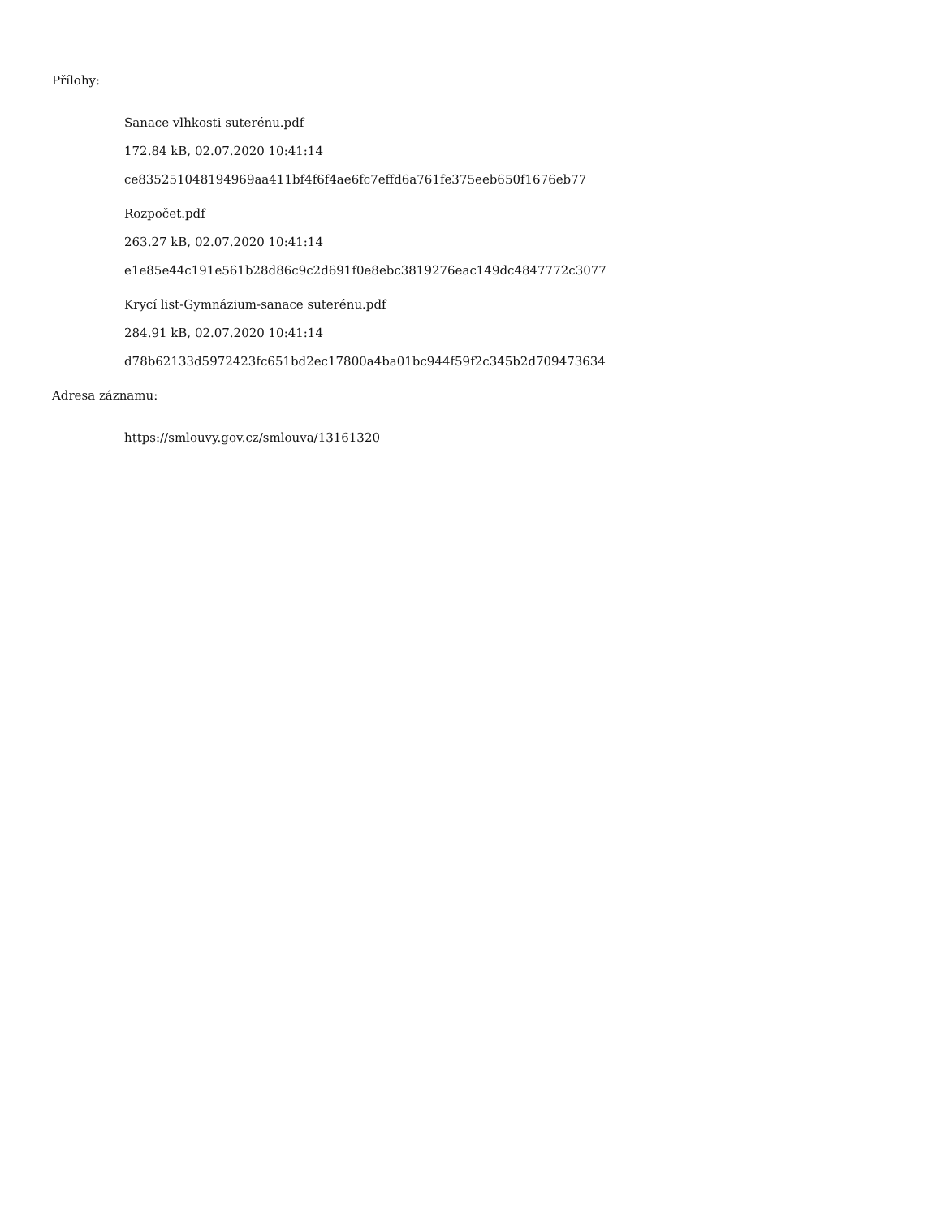Přílohy:
Sanace vlhkosti suterénu.pdf
172.84 kB, 02.07.2020 10:41:14
ce835251048194969aa411bf4f6f4ae6fc7effd6a761fe375eeb650f1676eb77
Rozpočet.pdf
263.27 kB, 02.07.2020 10:41:14
e1e85e44c191e561b28d86c9c2d691f0e8ebc3819276eac149dc4847772c3077
Krycí list-Gymnázium-sanace suterénu.pdf
284.91 kB, 02.07.2020 10:41:14
d78b62133d5972423fc651bd2ec17800a4ba01bc944f59f2c345b2d709473634
Adresa záznamu:
https://smlouvy.gov.cz/smlouva/13161320